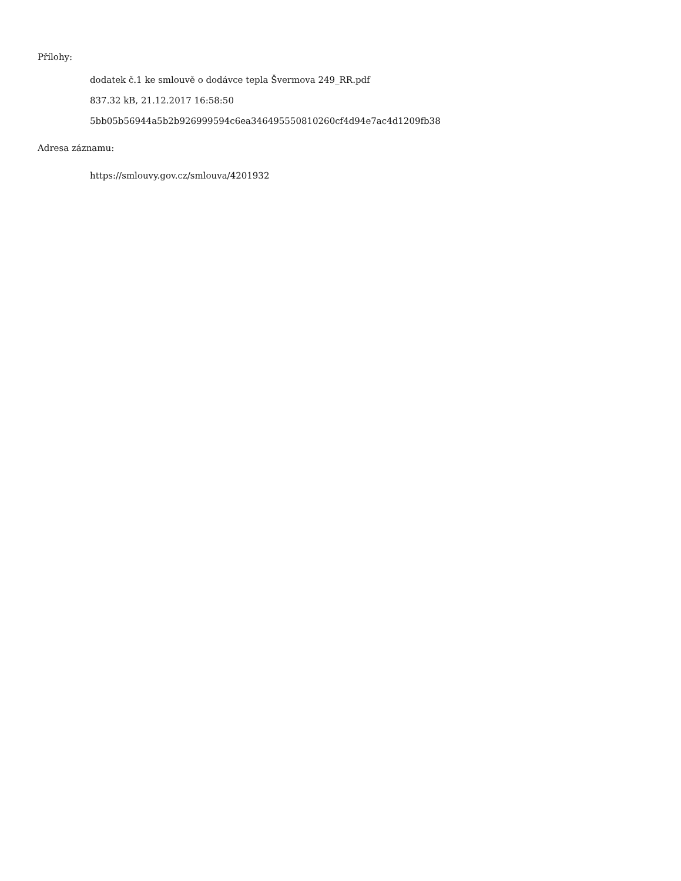Přílohy:
dodatek č.1 ke smlouvě o dodávce tepla Švermova 249_RR.pdf
837.32 kB, 21.12.2017 16:58:50
5bb05b56944a5b2b926999594c6ea346495550810260cf4d94e7ac4d1209fb38
Adresa záznamu:
https://smlouvy.gov.cz/smlouva/4201932